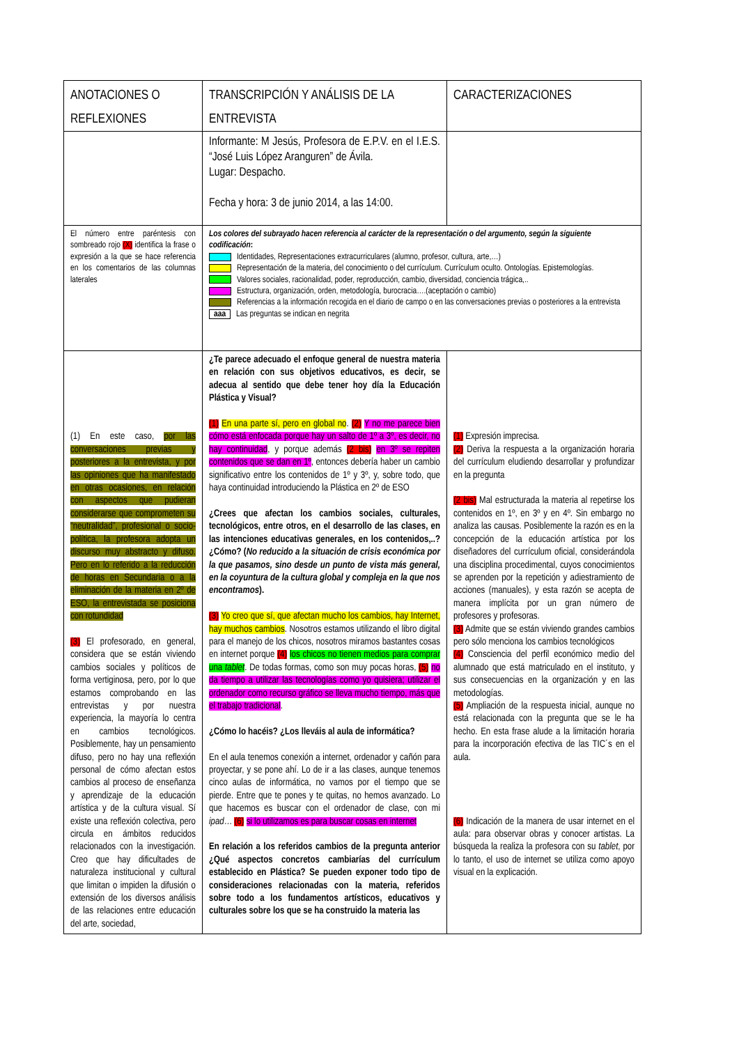| ANOTACIONES O REFLEXIONES | TRANSCRIPCIÓN Y ANÁLISIS DE LA ENTREVISTA | CARACTERIZACIONES |
| --- | --- | --- |
| | Informante: M Jesús, Profesora de E.P.V. en el I.E.S. “José Luis López Aranguren” de Ávila. Lugar: Despacho. Fecha y hora: 3 de junio 2014, a las 14:00. | |
| El número entre paréntesis con sombreado rojo (X) identifica la frase o expresión a la que se hace referencia en los comentarios de las columnas laterales | Los colores del subrayado hacen referencia al carácter de la representación o del argumento, según la siguiente codificación : Identidades, Representaciones extracurriculares (alumno, profesor, cultura, arte,…) Representación de la materia, del conocimiento o del currículum. Currículum oculto. Ontologías. Epistemologías. Valores sociales, racionalidad, poder, reproducción, cambio, diversidad, conciencia trágica,.. Estructura, organización, orden, metodología, burocracia….(aceptación o cambio) Referencias a la información recogida en el diario de campo o en las conversaciones previas o posteriores a la entrevista aaa Las preguntas se indican en negrita | |
| (1) En este caso, por las conversaciones previas y posteriores a la entrevista, y por las opiniones que ha manifestado en otras ocasiones, en relación con aspectos que pudieran considerarse que comprometen su “neutralidad”, profesional o socio-política, la profesora adopta un discurso muy abstracto y difuso. Pero en lo referido a la reducción de horas en Secundaria o a la eliminación de la materia en 2º de ESO, la entrevistada se posiciona con rotundidad (3) El profesorado, en general, considera que se están viviendo cambios sociales y políticos de forma vertiginosa, pero, por lo que estamos comprobando en las entrevistas y por nuestra experiencia, la mayoría lo centra en cambios tecnológicos. Posiblemente, hay un pensamiento difuso, pero no hay una reflexión personal de cómo afectan estos cambios al proceso de enseñanza y aprendizaje de la educación artística y de la cultura visual. Sí existe una reflexión colectiva, pero circula en ámbitos reducidos relacionados con la investigación. Creo que hay dificultades de naturaleza institucional y cultural que limitan o impiden la difusión o extensión de los diversos análisis de las relaciones entre educación del arte, sociedad, | ¿Te parece adecuado el enfoque general de nuestra materia en relación con sus objetivos educativos, es decir, se adecua al sentido que debe tener hoy día la Educación Plástica y Visual? (1) En una parte sí, pero en global no . (2) Y no me parece bien cómo está enfocada porque hay un salto de 1º a 3º, es decir, no hay continuidad , y porque además (2 bis) en 3º se repiten contenidos que se dan en 1º , entonces debería haber un cambio significativo entre los contenidos de 1º y 3º, y, sobre todo, que haya continuidad introduciendo la Plástica en 2º de ESO ¿Crees que afectan los cambios sociales, culturales, tecnológicos, entre otros, en el desarrollo de las clases, en las intenciones educativas generales, en los contenidos,..? ¿Cómo? ( No reducido a la situación de crisis económica por la que pasamos, sino desde un punto de vista más general, en la coyuntura de la cultura global y compleja en la que nos encontramos ). (3) Yo creo que sí, que afectan mucho los cambios, hay Internet, hay muchos cambios . Nosotros estamos utilizando el libro digital para el manejo de los chicos, nosotros miramos bastantes cosas en internet porque (4) los chicos no tienen medios para comprar una tablet . De todas formas, como son muy pocas horas, (5) no da tiempo a utilizar las tecnologías como yo quisiera; utilizar el ordenador como recurso gráfico se lleva mucho tiempo, más que el trabajo tradicional . ¿Cómo lo hacéis? ¿Los lleváis al aula de informática? En el aula tenemos conexión a internet, ordenador y cañón para proyectar, y se pone ahí. Lo de ir a las clases, aunque tenemos cinco aulas de informática, no vamos por el tiempo que se pierde. Entre que te pones y te quitas, no hemos avanzado. Lo que hacemos es buscar con el ordenador de clase, con mi ipad … (6) si lo utilizamos es para buscar cosas en internet En relación a los referidos cambios de la pregunta anterior ¿Qué aspectos concretos cambiarías del currículum establecido en Plástica? Se pueden exponer todo tipo de consideraciones relacionadas con la materia, referidos sobre todo a los fundamentos artísticos, educativos y culturales sobre los que se ha construido la materia las | (1) Expresión imprecisa. (2) Deriva la respuesta a la organización horaria del currículum eludiendo desarrollar y profundizar en la pregunta (2 bis) Mal estructurada la materia al repetirse los contenidos en 1º, en 3º y en 4º. Sin embargo no analiza las causas. Posiblemente la razón es en la concepción de la educación artística por los diseñadores del currículum oficial, considerándola una disciplina procedimental, cuyos conocimientos se aprenden por la repetición y adiestramiento de acciones (manuales), y esta razón se acepta de manera implícita por un gran número de profesores y profesoras. (3) Admite que se están viviendo grandes cambios pero sólo menciona los cambios tecnológicos (4) Consciencia del perfil económico medio del alumnado que está matriculado en el instituto, y sus consecuencias en la organización y en las metodologías. (5) Ampliación de la respuesta inicial, aunque no está relacionada con la pregunta que se le ha hecho. En esta frase alude a la limitación horaria para la incorporación efectiva de las TIC´s en el aula. (6) Indicación de la manera de usar internet en el aula: para observar obras y conocer artistas. La búsqueda la realiza la profesora con su tablet , por lo tanto, el uso de internet se utiliza como apoyo visual en la explicación. |